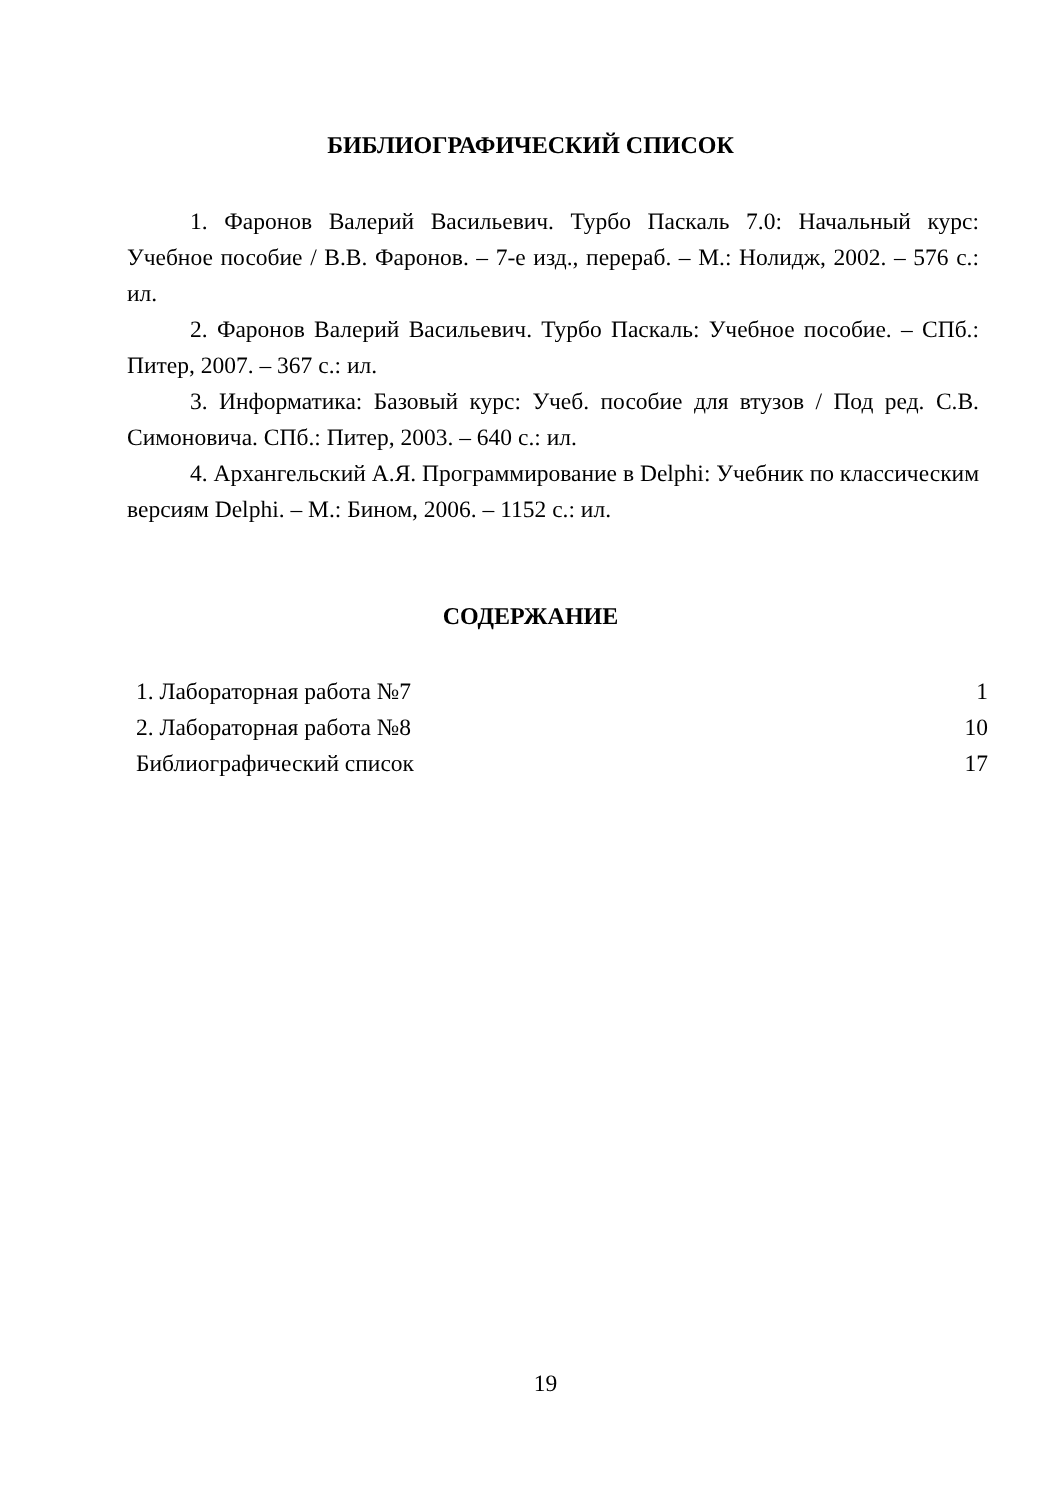БИБЛИОГРАФИЧЕСКИЙ СПИСОК
1. Фаронов Валерий Васильевич. Турбо Паскаль 7.0: Начальный курс: Учебное пособие / В.В. Фаронов. – 7-е изд., перераб. – М.: Нолидж, 2002. – 576 с.: ил.
2. Фаронов Валерий Васильевич. Турбо Паскаль: Учебное пособие. – СПб.: Питер, 2007. – 367 с.: ил.
3. Информатика: Базовый курс: Учеб. пособие для втузов / Под ред. С.В. Симоновича. СПб.: Питер, 2003. – 640 с.: ил.
4. Архангельский А.Я. Программирование в Delphi: Учебник по классическим версиям Delphi. – М.: Бином, 2006. – 1152 с.: ил.
СОДЕРЖАНИЕ
1. Лабораторная работа №7 1
2. Лабораторная работа №8 10
Библиографический список 17
19